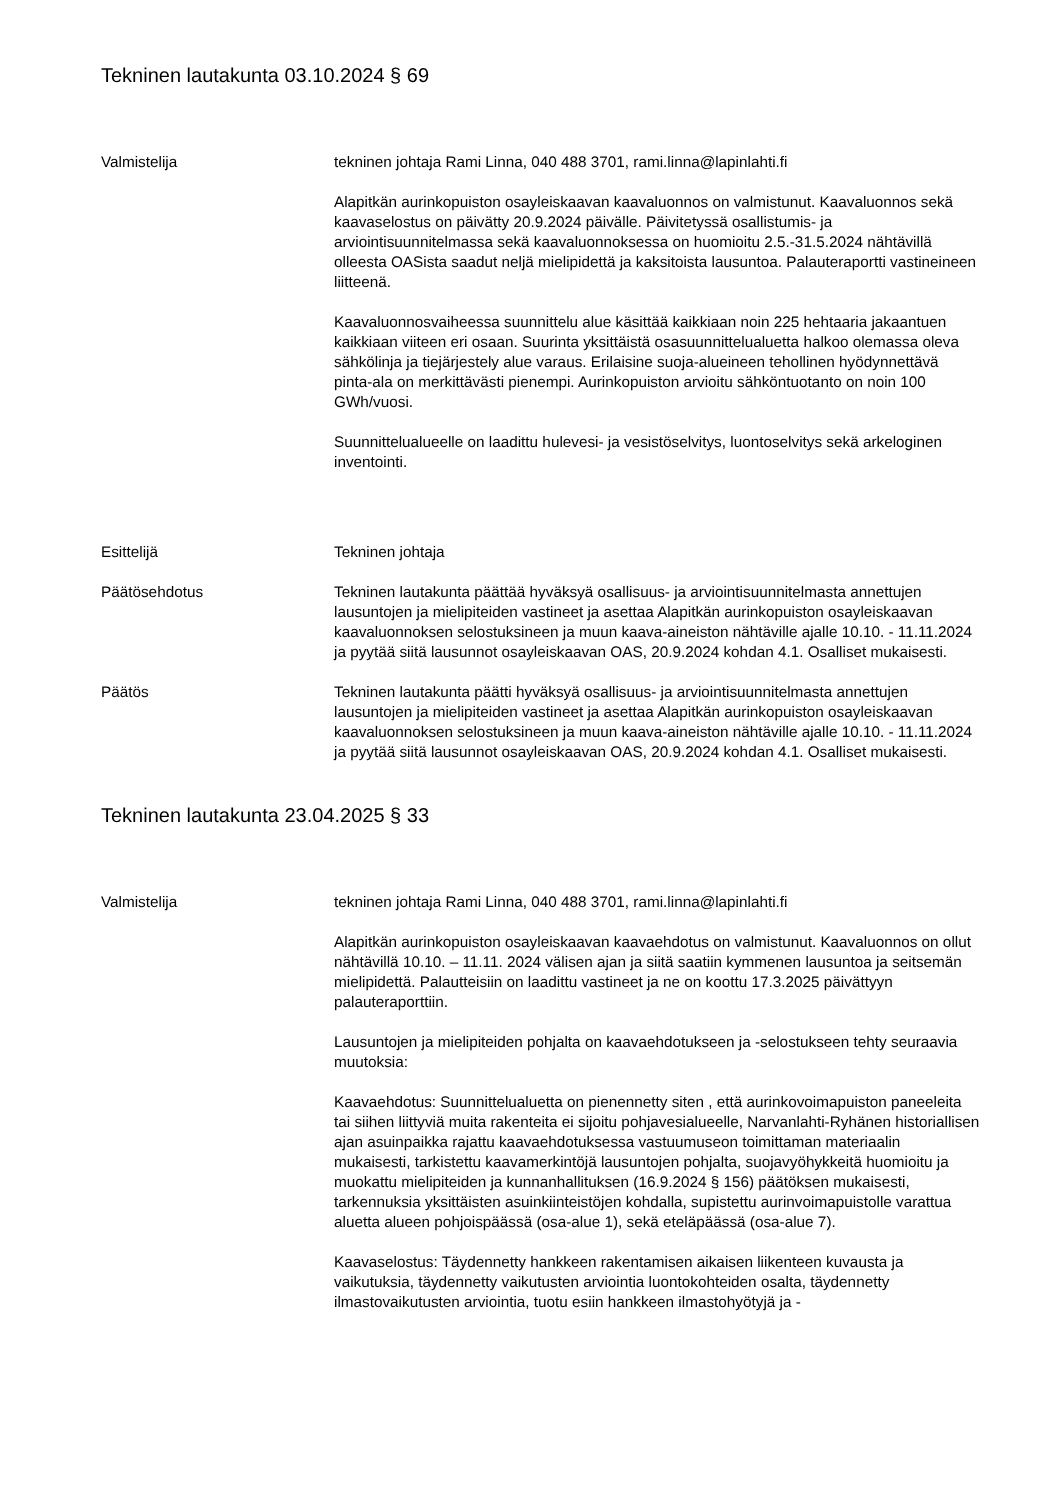Tekninen lautakunta 03.10.2024 § 69
Valmistelija tekninen johtaja Rami Linna, 040 488 3701, rami.linna@lapinlahti.fi
Alapitkän aurinkopuiston osayleiskaavan kaavaluonnos on valmistunut. Kaavaluonnos sekä kaavaselostus on päivätty 20.9.2024 päivälle. Päivitetyssä osallistumis- ja arviointisuunnitelmassa sekä kaavaluonnoksessa on huomioitu 2.5.-31.5.2024 nähtävillä olleesta OASista saadut neljä mielipidettä ja kaksitoista lausuntoa. Palauteraportti vastineineen liitteenä.
Kaavaluonnosvaiheessa suunnittelu alue käsittää kaikkiaan noin 225 hehtaaria jakaantuen kaikkiaan viiteen eri osaan. Suurinta yksittäistä osasuunnittelualuetta halkoo olemassa oleva sähkölinja ja tiejärjestely alue varaus. Erilaisine suoja-alueineen tehollinen hyödynnettävä pinta-ala on merkittävästi pienempi. Aurinkopuiston arvioitu sähköntuotanto on noin 100 GWh/vuosi.
Suunnittelualueelle on laadittu hulevesi- ja vesistöselvitys, luontoselvitys sekä arkeloginen inventointi.
Esittelijä Tekninen johtaja
Päätösehdotus Tekninen lautakunta päättää hyväksyä osallisuus- ja arviointisuunnitelmasta annettujen lausuntojen ja mielipiteiden vastineet ja asettaa Alapitkän aurinkopuiston osayleiskaavan kaavaluonnoksen selostuksineen ja muun kaava-aineiston nähtäville ajalle 10.10. - 11.11.2024 ja pyytää siitä lausunnot osayleiskaavan OAS, 20.9.2024 kohdan 4.1. Osalliset mukaisesti.
Päätös Tekninen lautakunta päätti hyväksyä osallisuus- ja arviointisuunnitelmasta annettujen lausuntojen ja mielipiteiden vastineet ja asettaa Alapitkän aurinkopuiston osayleiskaavan kaavaluonnoksen selostuksineen ja muun kaava-aineiston nähtäville ajalle 10.10. - 11.11.2024 ja pyytää siitä lausunnot osayleiskaavan OAS, 20.9.2024 kohdan 4.1. Osalliset mukaisesti.
Tekninen lautakunta 23.04.2025 § 33
Valmistelija tekninen johtaja Rami Linna, 040 488 3701, rami.linna@lapinlahti.fi
Alapitkän aurinkopuiston osayleiskaavan kaavaehdotus on valmistunut. Kaavaluonnos on ollut nähtävillä 10.10. – 11.11. 2024 välisen ajan ja siitä saatiin kymmenen lausuntoa ja seitsemän mielipidettä. Palautteisiin on laadittu vastineet ja ne on koottu 17.3.2025 päivättyyn palauteraporttiin.
Lausuntojen ja mielipiteiden pohjalta on kaavaehdotukseen ja -selostukseen tehty seuraavia muutoksia:
Kaavaehdotus: Suunnittelualuetta on pienennetty siten , että aurinkovoimapuiston paneeleita tai siihen liittyviä muita rakenteita ei sijoitu pohjavesialueelle, Narvanlahti-Ryhänen historiallisen ajan asuinpaikka rajattu kaavaehdotuksessa vastuumuseon toimittaman materiaalin mukaisesti, tarkistettu kaavamerkintöjä lausuntojen pohjalta, suojavyöhykkeitä huomioitu ja muokattu mielipiteiden ja kunnanhallituksen (16.9.2024 § 156) päätöksen mukaisesti, tarkennuksia yksittäisten asuinkiinteistöjen kohdalla, supistettu aurinvoimapuistolle varattua aluetta alueen pohjoispäässä (osa-alue 1), sekä eteläpäässä (osa-alue 7).
Kaavaselostus: Täydennetty hankkeen rakentamisen aikaisen liikenteen kuvausta ja vaikutuksia, täydennetty vaikutusten arviointia luontokohteiden osalta, täydennetty ilmastovaikutusten arviointia, tuotu esiin hankkeen ilmastohyötyjä ja -